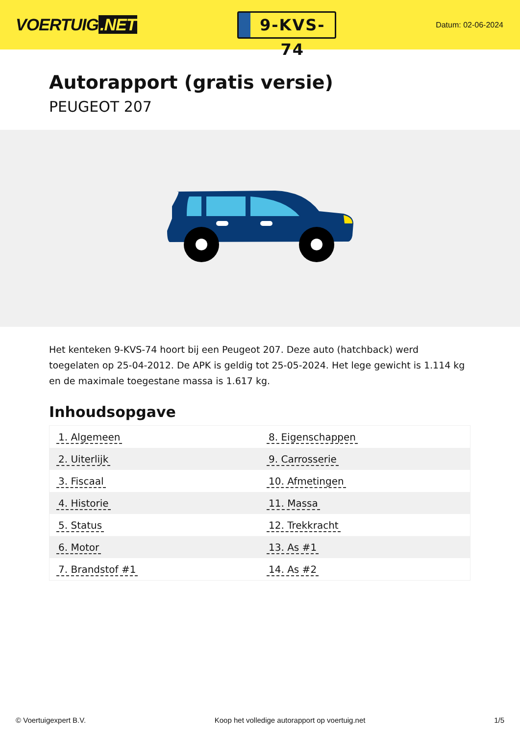VOERTUIG.NET
9-KVS-74
Datum: 02-06-2024
Autorapport (gratis versie)
PEUGEOT 207
Het kenteken 9-KVS-74 hoort bij een Peugeot 207. Deze auto (hatchback) werd toegelaten op 25-04-2012. De APK is geldig tot 25-05-2024. Het lege gewicht is 1.114 kg en de maximale toegestane massa is 1.617 kg.
Inhoudsopgave
| 1. Algemeen | 8. Eigenschappen |
| 2. Uiterlijk | 9. Carrosserie |
| 3. Fiscaal | 10. Afmetingen |
| 4. Historie | 11. Massa |
| 5. Status | 12. Trekkracht |
| 6. Motor | 13. As #1 |
| 7. Brandstof #1 | 14. As #2 |
© Voertuigexpert B.V. Koop het volledige autorapport op voertuig.net
1/5